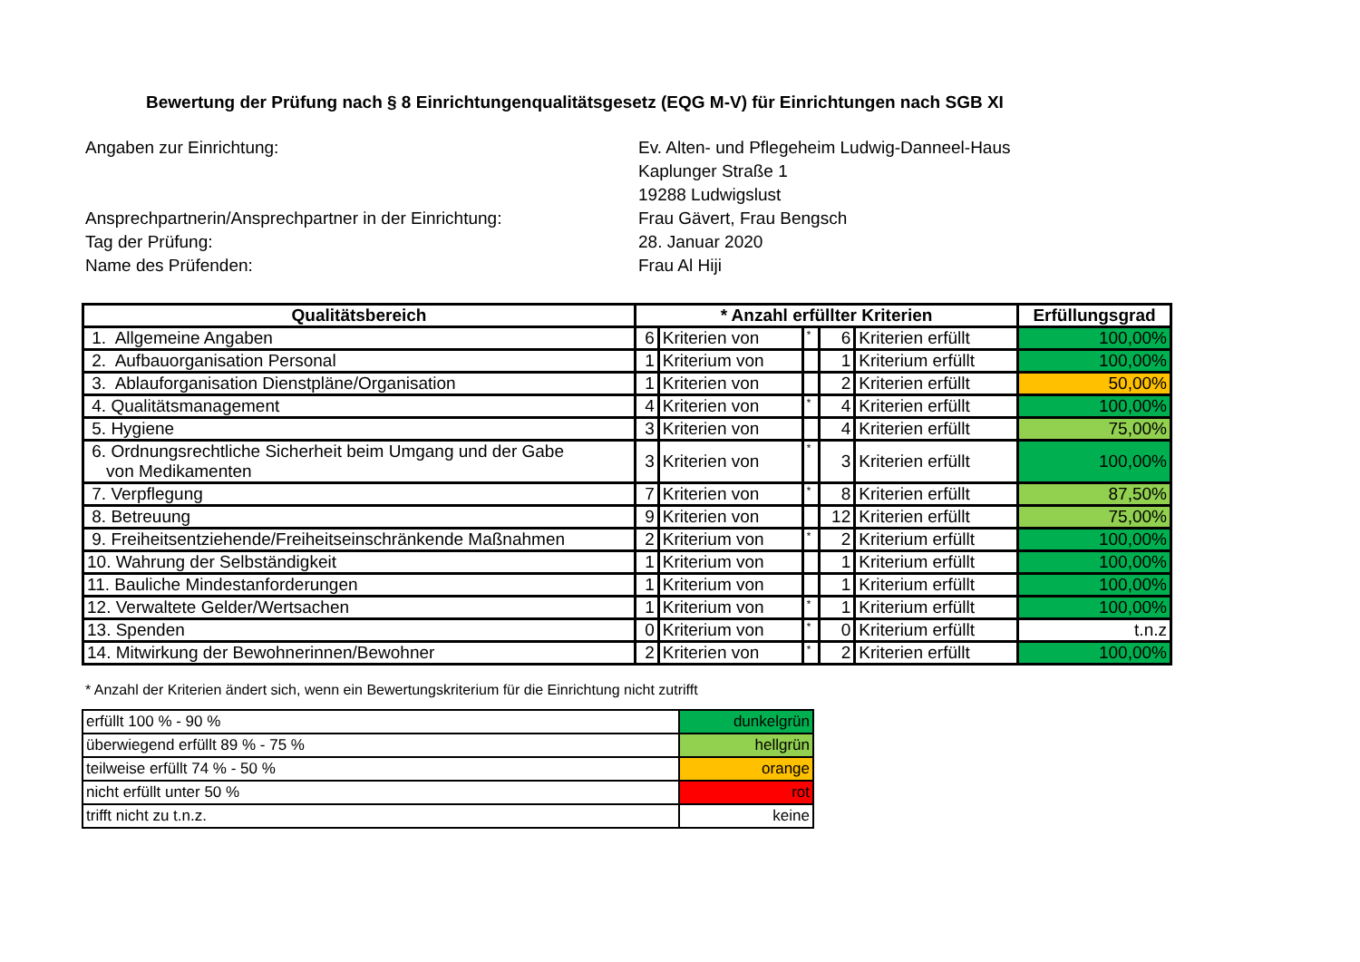Bewertung der Prüfung nach § 8 Einrichtungenqualitätsgesetz (EQG M-V) für Einrichtungen nach SGB XI
Angaben zur Einrichtung:
Ev. Alten- und Pflegeheim Ludwig-Danneel-Haus
Kaplunger Straße 1
19288 Ludwigslust
Ansprechpartnerin/Ansprechpartner in der Einrichtung:
Frau Gävert, Frau Bengsch
Tag der Prüfung:
28. Januar 2020
Name des Prüfenden:
Frau Al Hiji
| Qualitätsbereich | * Anzahl erfüllter Kriterien | | | | | Erfüllungsgrad |
| --- | --- | --- | --- | --- | --- | --- |
| 1. Allgemeine Angaben | 6 | Kriterien von | * | 6 | Kriterien erfüllt | 100,00% |
| 2. Aufbauorganisation Personal | 1 | Kriterium von | | 1 | Kriterium erfüllt | 100,00% |
| 3. Ablauforganisation Dienstpläne/Organisation | 1 | Kriterien von | | 2 | Kriterien erfüllt | 50,00% |
| 4. Qualitätsmanagement | 4 | Kriterien von | * | 4 | Kriterien erfüllt | 100,00% |
| 5. Hygiene | 3 | Kriterien von | | 4 | Kriterien erfüllt | 75,00% |
| 6. Ordnungsrechtliche Sicherheit beim Umgang und der Gabe von Medikamenten | 3 | Kriterien von | * | 3 | Kriterien erfüllt | 100,00% |
| 7. Verpflegung | 7 | Kriterien von | * | 8 | Kriterien erfüllt | 87,50% |
| 8. Betreuung | 9 | Kriterien von | | 12 | Kriterien erfüllt | 75,00% |
| 9. Freiheitsentziehende/Freiheitseinschränkende Maßnahmen | 2 | Kriterium von | * | 2 | Kriterium erfüllt | 100,00% |
| 10. Wahrung der Selbständigkeit | 1 | Kriterium von | | 1 | Kriterium erfüllt | 100,00% |
| 11. Bauliche Mindestanforderungen | 1 | Kriterium von | | 1 | Kriterium erfüllt | 100,00% |
| 12. Verwaltete Gelder/Wertsachen | 1 | Kriterium von | * | 1 | Kriterium erfüllt | 100,00% |
| 13. Spenden | 0 | Kriterium von | * | 0 | Kriterium erfüllt | t.n.z |
| 14. Mitwirkung der Bewohnerinnen/Bewohner | 2 | Kriterien von | * | 2 | Kriterien erfüllt | 100,00% |
* Anzahl der Kriterien ändert sich, wenn ein Bewertungskriterium für die Einrichtung nicht zutrifft
| erfüllt 100 % - 90 % | dunkelgrün |
| überwiegend erfüllt 89 % - 75 % | hellgrün |
| teilweise erfüllt 74 % - 50 % | orange |
| nicht erfüllt unter 50 % | rot |
| trifft nicht zu t.n.z. | keine |